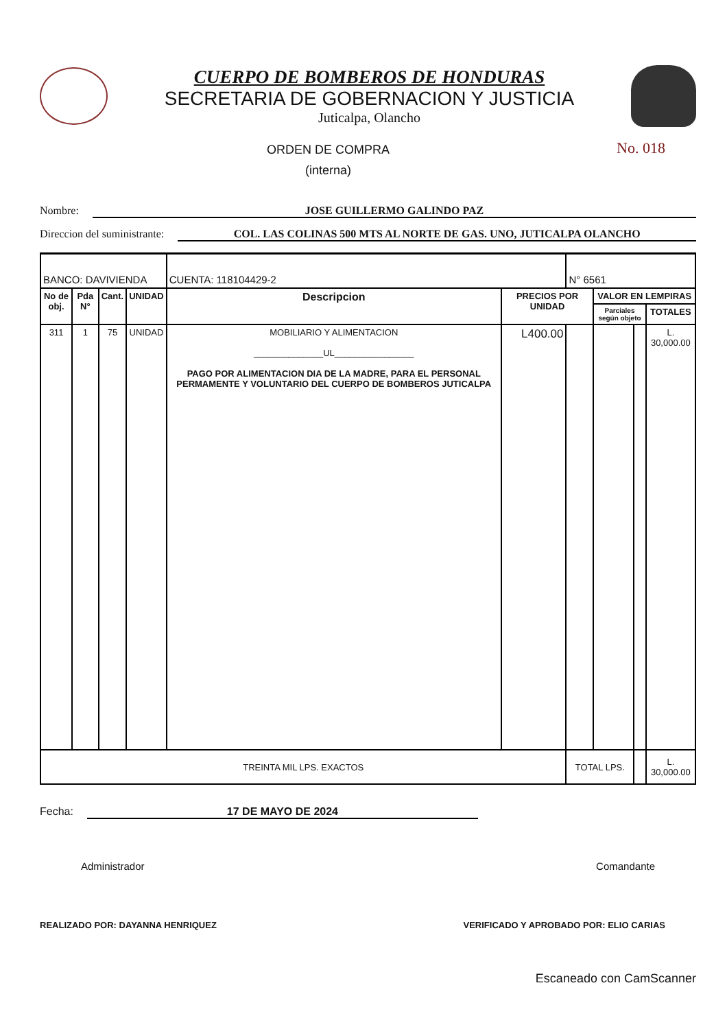CUERPO DE BOMBEROS DE HONDURAS
SECRETARIA DE GOBERNACION Y JUSTICIA
Juticalpa, Olancho
ORDEN DE COMPRA
(interna)
No. 018
Nombre: JOSE GUILLERMO GALINDO PAZ
Direccion del suministrante: COL. LAS COLINAS 500 MTS AL NORTE DE GAS. UNO, JUTICALPA OLANCHO
| BANCO: DAVIVIENDA | | | | CUENTA: 118104429-2 | | N° 6561 | | | |
| No de obj. | Pda N° | Cant. | UNIDAD | Descripcion | PRECIOS POR UNIDAD | | VALOR EN LEMPIRAS | | |
| | | | | | | | Parciales según objeto | | TOTALES |
| 311 | 1 | 75 | UNIDAD | MOBILIARIO Y ALIMENTACION ______________UL________________ PAGO POR ALIMENTACION DIA DE LA MADRE, PARA EL PERSONAL PERMAMENTE Y VOLUNTARIO DEL CUERPO DE BOMBEROS JUTICALPA | L400.00 | | | | L. 30,000.00 |
| TREINTA MIL LPS. EXACTOS | | | | | | TOTAL LPS. | | | L. 30,000.00 |
Fecha: 17 DE MAYO DE 2024
Administrador Comandante
REALIZADO POR: DAYANNA HENRIQUEZ VERIFICADO Y APROBADO POR: ELIO CARIAS
Escaneado con CamScanner